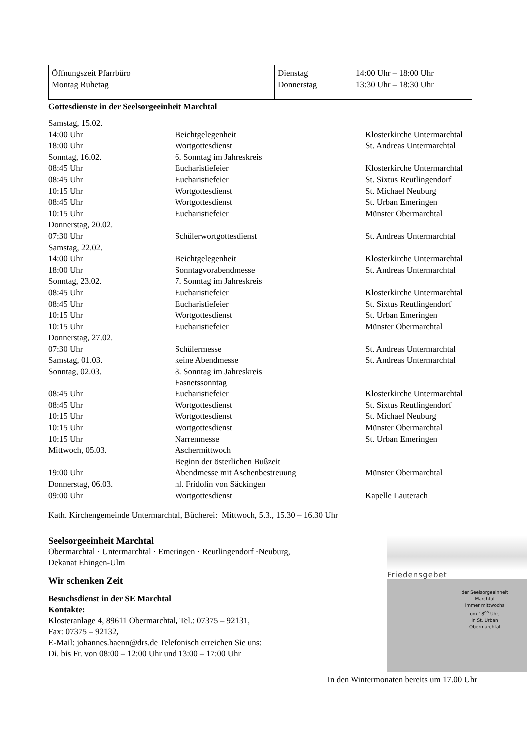| Öffnungszeit Pfarrbüro Montag Ruhetag | Dienstag Donnerstag | 14:00 Uhr – 18:00 Uhr 13:30 Uhr – 18:30 Uhr |
Gottesdienste in der Seelsorgeeinheit Marchtal
| Samstag, 15.02. | | |
| 14:00 Uhr | Beichtgelegenheit | Klosterkirche Untermarchtal |
| 18:00 Uhr | Wortgottesdienst | St. Andreas Untermarchtal |
| Sonntag, 16.02. | 6. Sonntag im Jahreskreis | |
| 08:45 Uhr | Eucharistiefeier | Klosterkirche Untermarchtal |
| 08:45 Uhr | Eucharistiefeier | St. Sixtus Reutlingendorf |
| 10:15 Uhr | Wortgottesdienst | St. Michael Neuburg |
| 08:45 Uhr | Wortgottesdienst | St. Urban Emeringen |
| 10:15 Uhr | Eucharistiefeier | Münster Obermarchtal |
| Donnerstag, 20.02. | | |
| 07:30 Uhr | Schülerwortgottesdienst | St. Andreas Untermarchtal |
| Samstag, 22.02. | | |
| 14:00 Uhr | Beichtgelegenheit | Klosterkirche Untermarchtal |
| 18:00 Uhr | Sonntagvorabendmesse | St. Andreas Untermarchtal |
| Sonntag, 23.02. | 7. Sonntag im Jahreskreis | |
| 08:45 Uhr | Eucharistiefeier | Klosterkirche Untermarchtal |
| 08:45 Uhr | Eucharistiefeier | St. Sixtus Reutlingendorf |
| 10:15 Uhr | Wortgottesdienst | St. Urban Emeringen |
| 10:15 Uhr | Eucharistiefeier | Münster Obermarchtal |
| Donnerstag, 27.02. | | |
| 07:30 Uhr | Schülermesse | St. Andreas Untermarchtal |
| Samstag, 01.03. | keine Abendmesse | St. Andreas Untermarchtal |
| Sonntag, 02.03. | 8. Sonntag im Jahreskreis Fasnetssonntag | |
| 08:45 Uhr | Eucharistiefeier | Klosterkirche Untermarchtal |
| 08:45 Uhr | Wortgottesdienst | St. Sixtus Reutlingendorf |
| 10:15 Uhr | Wortgottesdienst | St. Michael Neuburg |
| 10:15 Uhr | Wortgottesdienst | Münster Obermarchtal |
| 10:15 Uhr | Narrenmesse | St. Urban Emeringen |
| Mittwoch, 05.03. | Aschermittwoch Beginn der österlichen Bußzeit | |
| 19:00 Uhr | Abendmesse mit Aschenbestreuung | Münster Obermarchtal |
| Donnerstag, 06.03. | hl. Fridolin von Säckingen | |
| 09:00 Uhr | Wortgottesdienst | Kapelle Lauterach |
Kath. Kirchengemeinde Untermarchtal, Bücherei: Mittwoch, 5.3., 15.30 – 16.30 Uhr
Seelsorgeeinheit Marchtal
Obermarchtal · Untermarchtal · Emeringen · Reutlingendorf ·Neuburg,
Dekanat Ehingen-Ulm
Wir schenken Zeit
Besuchsdienst in der SE Marchtal
Kontakte:
Klosteranlage 4, 89611 Obermarchtal, Tel.: 07375 – 92131,
Fax: 07375 – 92132,
E-Mail: johannes.haenn@drs.de Telefonisch erreichen Sie uns:
Di. bis Fr. von 08:00 – 12:00 Uhr und 13:00 – 17:00 Uhr
Friedensgebet
der Seelsorgeeinheit
Marchtal
immer mittwochs
um 18<sup>oo</sup> Uhr,
in St. Urban
Obermarchtal
In den Wintermonaten bereits um 17.00 Uhr